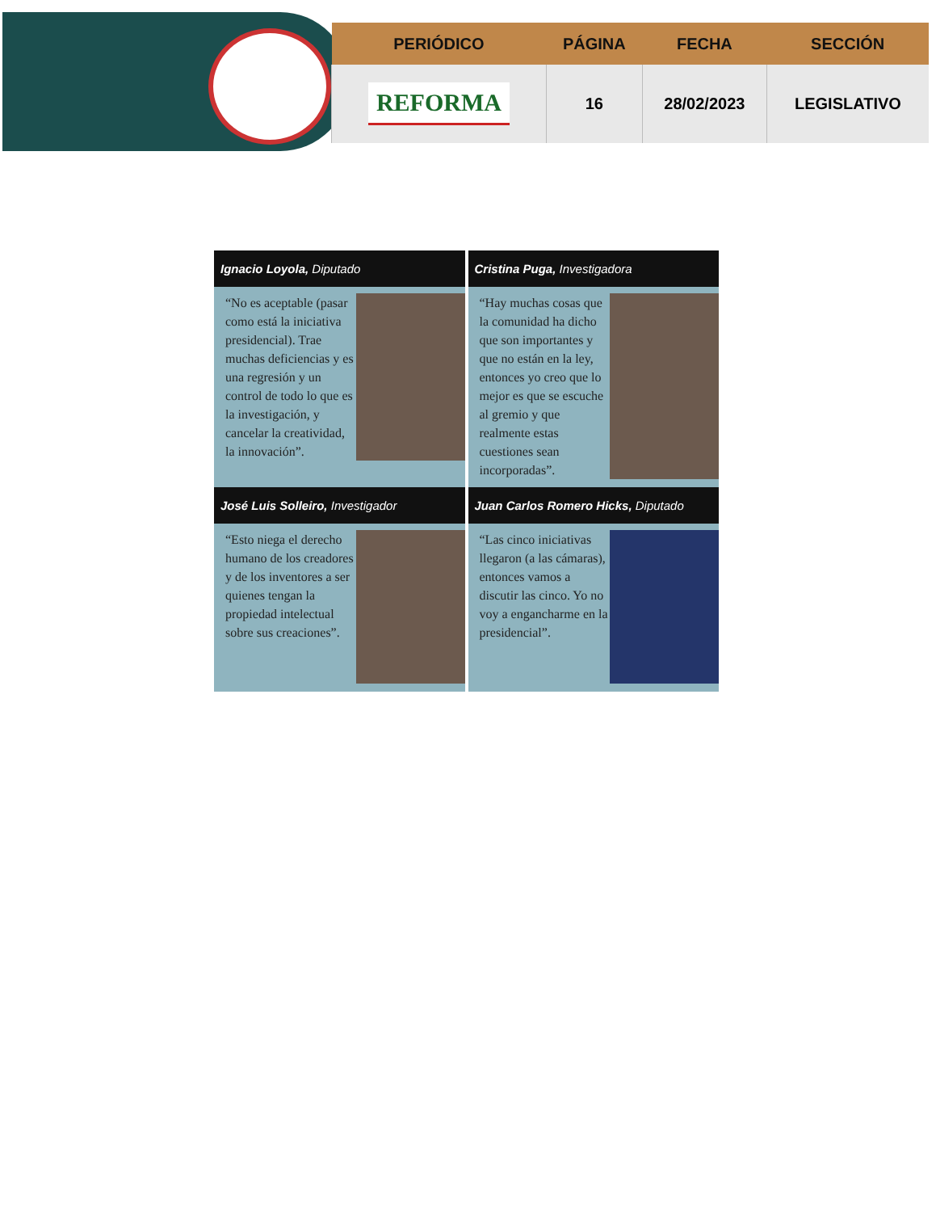| PERIÓDICO | PÁGINA | FECHA | SECCIÓN |
| --- | --- | --- | --- |
| REFORMA | 16 | 28/02/2023 | LEGISLATIVO |
Ignacio Loyola, Diputado
“No es aceptable (pasar como está la iniciativa presidencial). Trae muchas deficiencias y es una regresión y un control de todo lo que es la investigación, y cancelar la creatividad, la innovación”.
Cristina Puga, Investigadora
“Hay muchas cosas que la comunidad ha dicho que son importantes y que no están en la ley, entonces yo creo que lo mejor es que se escuche al gremio y que realmente estas cuestiones sean incorporadas”.
José Luis Solleiro, Investigador
“Esto niega el derecho humano de los creadores y de los inventores a ser quienes tengan la propiedad intelectual sobre sus creaciones”.
Juan Carlos Romero Hicks, Diputado
“Las cinco iniciativas llegaron (a las cámaras), entonces vamos a discutir las cinco. Yo no voy a engancharme en la presidencial”.